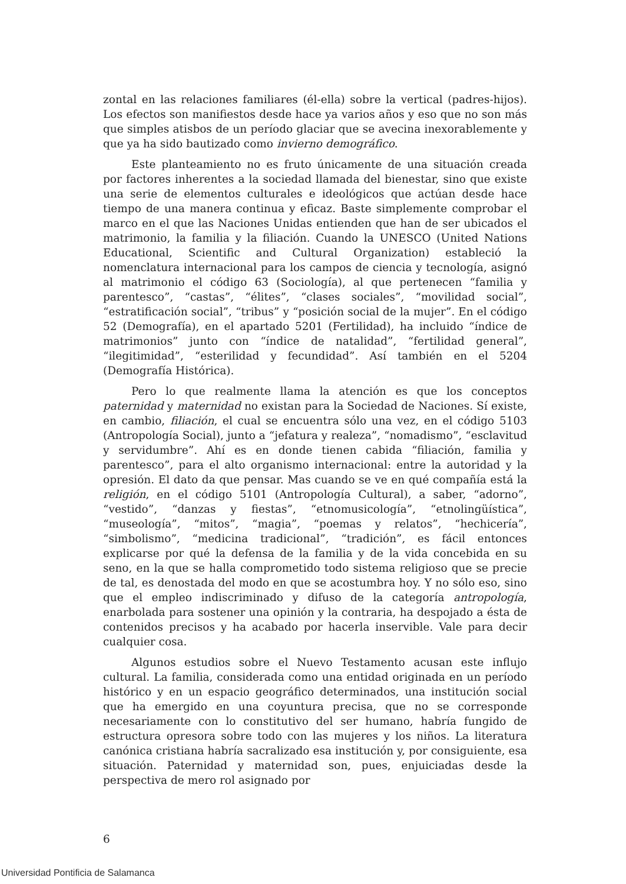zontal en las relaciones familiares (él-ella) sobre la vertical (padres-hijos). Los efectos son manifiestos desde hace ya varios años y eso que no son más que simples atisbos de un período glaciar que se avecina inexorablemente y que ya ha sido bautizado como invierno demográfico.
Este planteamiento no es fruto únicamente de una situación creada por factores inherentes a la sociedad llamada del bienestar, sino que existe una serie de elementos culturales e ideológicos que actúan desde hace tiempo de una manera continua y eficaz. Baste simplemente comprobar el marco en el que las Naciones Unidas entienden que han de ser ubicados el matrimonio, la familia y la filiación. Cuando la UNESCO (United Nations Educational, Scientific and Cultural Organization) estableció la nomenclatura internacional para los campos de ciencia y tecnología, asignó al matrimonio el código 63 (Sociología), al que pertenecen “familia y parentesco”, “castas”, “élites”, “clases sociales”, “movilidad social”, “estratificación social”, “tribus” y “posición social de la mujer”. En el código 52 (Demografía), en el apartado 5201 (Fertilidad), ha incluido “índice de matrimonios” junto con “índice de natalidad”, “fertilidad general”, “ilegitimidad”, “esterilidad y fecundidad”. Así también en el 5204 (Demografía Histórica).
Pero lo que realmente llama la atención es que los conceptos paternidad y maternidad no existan para la Sociedad de Naciones. Sí existe, en cambio, filiación, el cual se encuentra sólo una vez, en el código 5103 (Antropología Social), junto a “jefatura y realeza”, “nomadismo”, “esclavitud y servidumbre”. Ahí es en donde tienen cabida “filiación, familia y parentesco”, para el alto organismo internacional: entre la autoridad y la opresión. El dato da que pensar. Mas cuando se ve en qué compañía está la religión, en el código 5101 (Antropología Cultural), a saber, “adorno”, “vestido”, “danzas y fiestas”, “etnomusicología”, “etnolingüística”, “museología”, “mitos”, “magia”, “poemas y relatos”, “hechicería”, “simbolismo”, “medicina tradicional”, “tradición”, es fácil entonces explicarse por qué la defensa de la familia y de la vida concebida en su seno, en la que se halla comprometido todo sistema religioso que se precie de tal, es denostada del modo en que se acostumbra hoy. Y no sólo eso, sino que el empleo indiscriminado y difuso de la categoría antropología, enarbolada para sostener una opinión y la contraria, ha despojado a ésta de contenidos precisos y ha acabado por hacerla inservible. Vale para decir cualquier cosa.
Algunos estudios sobre el Nuevo Testamento acusan este influjo cultural. La familia, considerada como una entidad originada en un período histórico y en un espacio geográfico determinados, una institución social que ha emergido en una coyuntura precisa, que no se corresponde necesariamente con lo constitutivo del ser humano, habría fungido de estructura opresora sobre todo con las mujeres y los niños. La literatura canónica cristiana habría sacralizado esa institución y, por consiguiente, esa situación. Paternidad y maternidad son, pues, enjuiciadas desde la perspectiva de mero rol asignado por
6
Universidad Pontificia de Salamanca